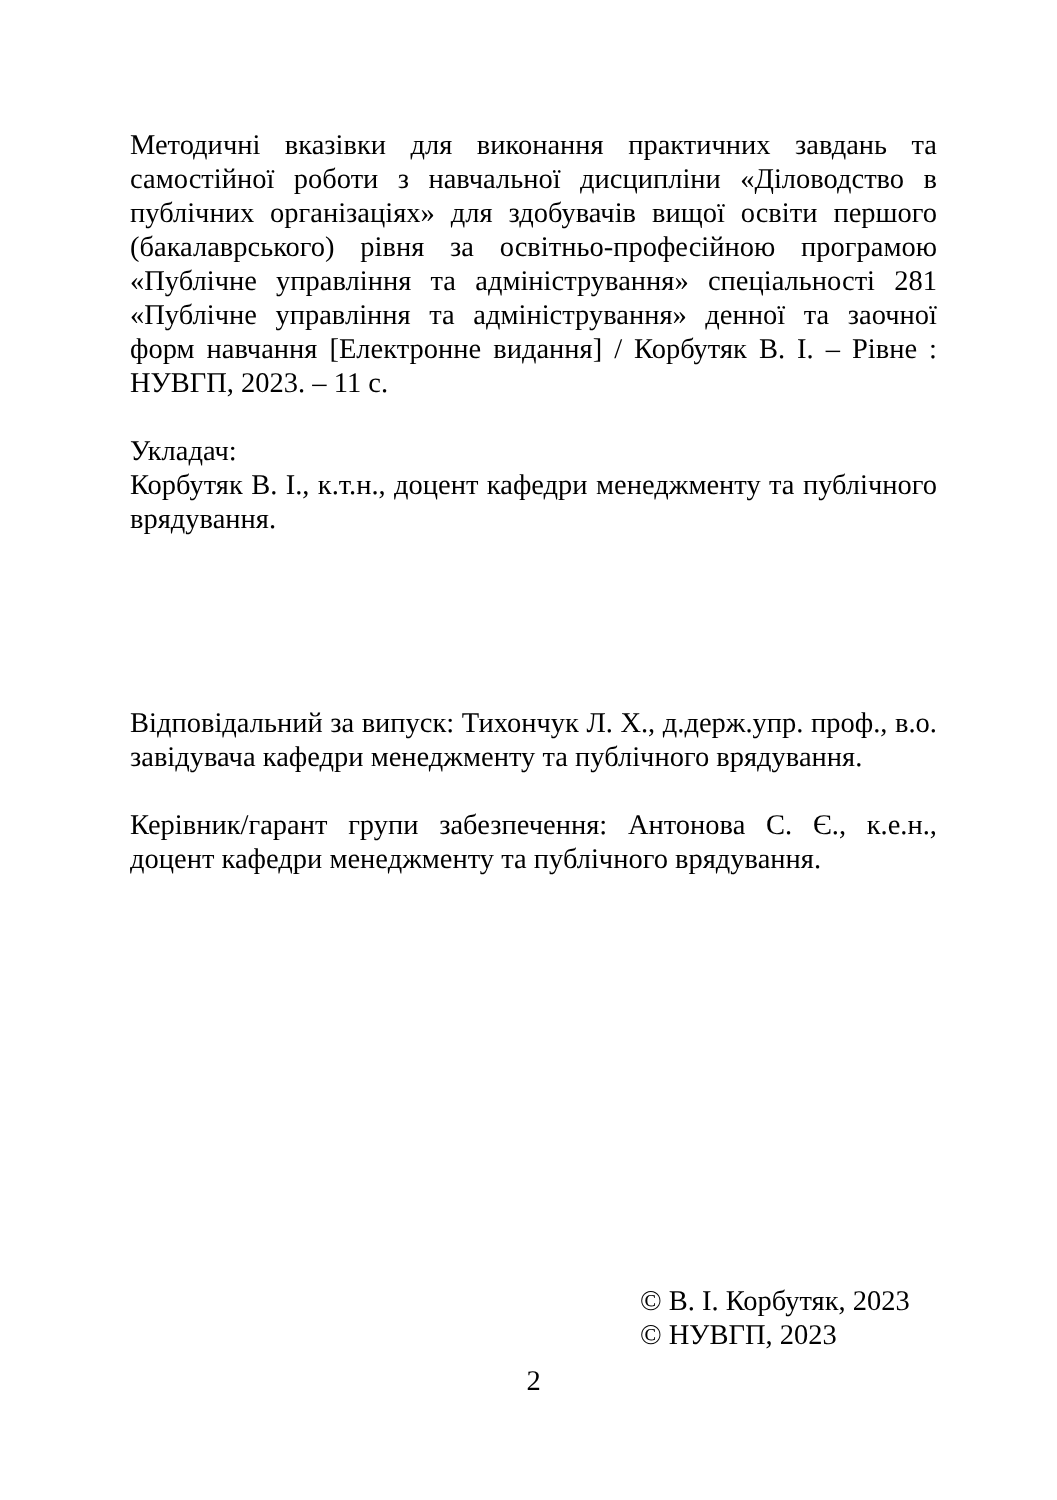Методичні вказівки для виконання практичних завдань та самостійної роботи з навчальної дисципліни «Діловодство в публічних організаціях» для здобувачів вищої освіти першого (бакалаврського) рівня за освітньо-професійною програмою «Публічне управління та адміністрування» спеціальності 281 «Публічне управління та адміністрування» денної та заочної форм навчання [Електронне видання] / Корбутяк В. І. – Рівне : НУВГП, 2023. – 11 с.
Укладач:
Корбутяк В. І., к.т.н., доцент кафедри менеджменту та публічного врядування.
Відповідальний за випуск: Тихончук Л. Х., д.держ.упр. проф., в.о. завідувача кафедри менеджменту та публічного врядування.
Керівник/гарант групи забезпечення: Антонова С. Є., к.е.н., доцент кафедри менеджменту та публічного врядування.
© В. І. Корбутяк, 2023
© НУВГП, 2023
2